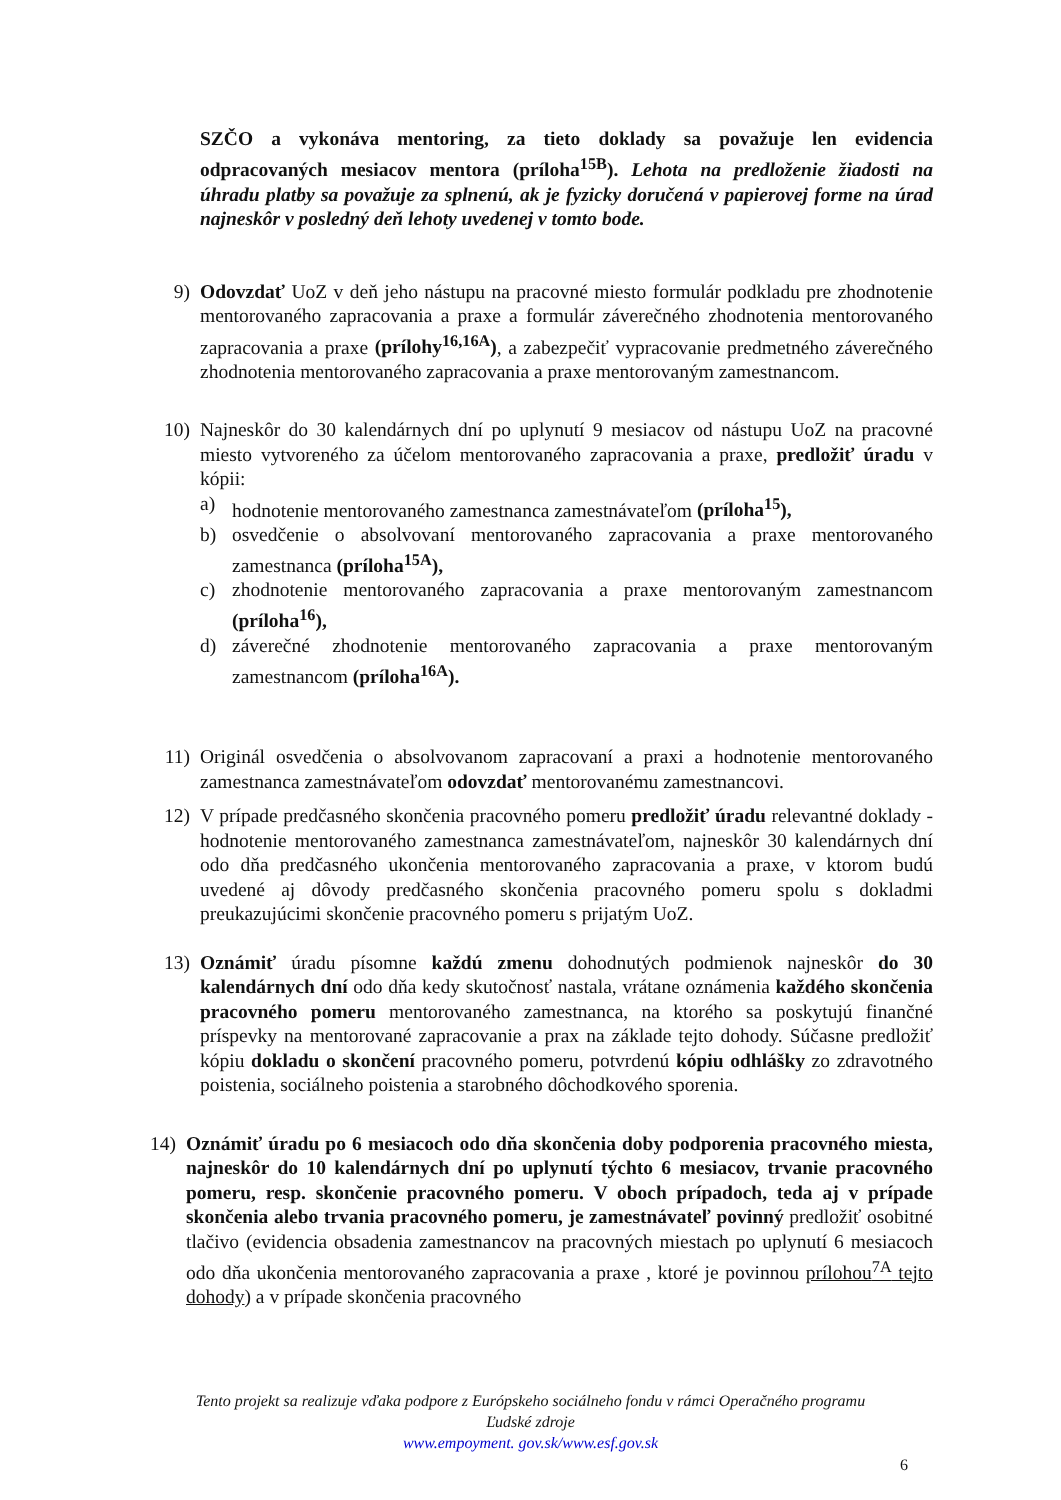SZČO a vykonáva mentoring, za tieto doklady sa považuje len evidencia odpracovaných mesiacov mentora (príloha<sup>15B</sup>). Lehota na predloženie žiadosti na úhradu platby sa považuje za splnenú, ak je fyzicky doručená v papierovej forme na úrad najneskôr v posledný deň lehoty uvedenej v tomto bode.
9) Odovzdať UoZ v deň jeho nástupu na pracovné miesto formulár podkladu pre zhodnotenie mentorovaného zapracovania a praxe a formulár záverečného zhodnotenia mentorovaného zapracovania a praxe (prílohy<sup>16,16A</sup>), a zabezpečiť vypracovanie predmetného záverečného zhodnotenia mentorovaného zapracovania a praxe mentorovaným zamestnancom.
10) Najneskôr do 30 kalendárnych dní po uplynutí 9 mesiacov od nástupu UoZ na pracovné miesto vytvoreného za účelom mentorovaného zapracovania a praxe, predložiť úradu v kópii:
a) hodnotenie mentorovaného zamestnanca zamestnávateľom (príloha<sup>15</sup>),
b) osvedčenie o absolvovaní mentorovaného zapracovania a praxe mentorovaného zamestnanca (príloha<sup>15A</sup>),
c) zhodnotenie mentorovaného zapracovania a praxe mentorovaným zamestnancom (príloha<sup>16</sup>),
d) záverečné zhodnotenie mentorovaného zapracovania a praxe mentorovaným zamestnancom (príloha<sup>16A</sup>).
11) Originál osvedčenia o absolvovanom zapracovaní a praxi a hodnotenie mentorovaného zamestnanca zamestnávateľom odovzdať mentorovanému zamestnancovi.
12) V prípade predčasného skončenia pracovného pomeru predložiť úradu relevantné doklady - hodnotenie mentorovaného zamestnanca zamestnávateľom, najneskôr 30 kalendárnych dní odo dňa predčasného ukončenia mentorovaného zapracovania a praxe, v ktorom budú uvedené aj dôvody predčasného skončenia pracovného pomeru spolu s dokladmi preukazujúcimi skončenie pracovného pomeru s prijatým UoZ.
13) Oznámiť úradu písomne každú zmenu dohodnutých podmienok najneskôr do 30 kalendárnych dní odo dňa kedy skutočnosť nastala, vrátane oznámenia každého skončenia pracovného pomeru mentorovaného zamestnanca, na ktorého sa poskytujú finančné príspevky na mentorované zapracovanie a prax na základe tejto dohody. Súčasne predložiť kópiu dokladu o skončení pracovného pomeru, potvrdenú kópiu odhlášky zo zdravotného poistenia, sociálneho poistenia a starobného dôchodkového sporenia.
14) Oznámiť úradu po 6 mesiacoch odo dňa skončenia doby podporenia pracovného miesta, najneskôr do 10 kalendárnych dní po uplynutí týchto 6 mesiacov, trvanie pracovného pomeru, resp. skončenie pracovného pomeru. V oboch prípadoch, teda aj v prípade skončenia alebo trvania pracovného pomeru, je zamestnávateľ povinný predložiť osobitné tlačivo (evidencia obsadenia zamestnancov na pracovných miestach po uplynutí 6 mesiacoch odo dňa ukončenia mentorovaného zapracovania a praxe , ktoré je povinnou prílohou<sup>7A</sup> tejto dohody) a v prípade skončenia pracovného
Tento projekt sa realizuje vďaka podpore z Európskeho sociálneho fondu v rámci Operačného programu
Ľudské zdroje
www.empoyment. gov.sk/www.esf.gov.sk
6